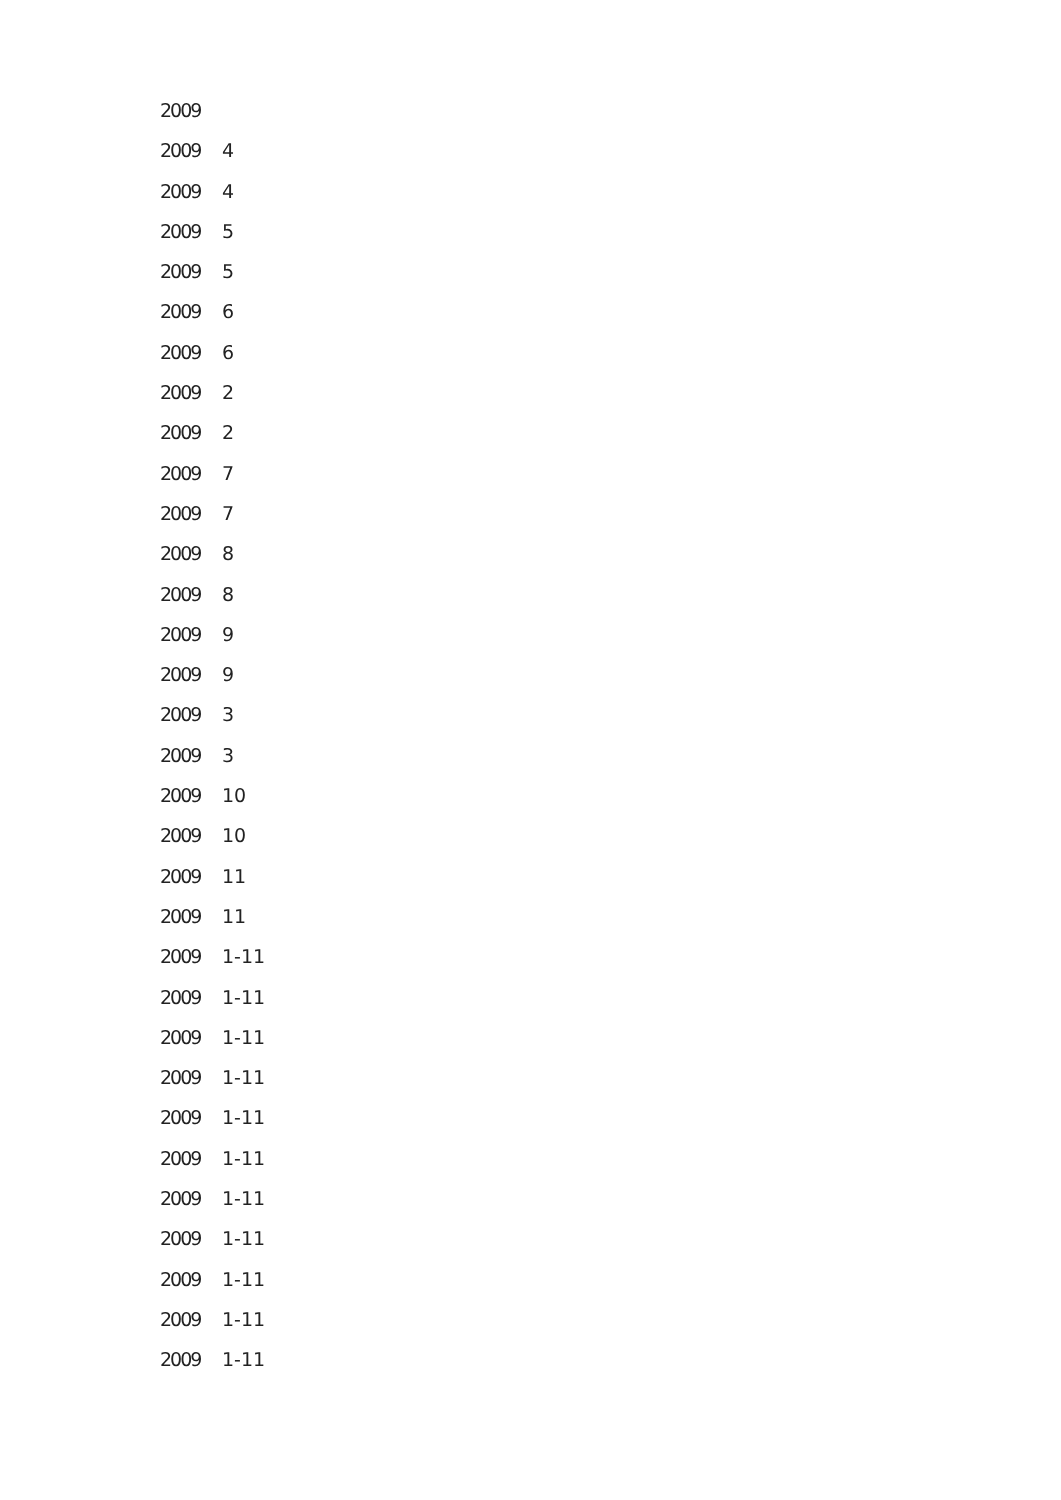2009
2009 4
2009 4
2009 5
2009 5
2009 6
2009 6
2009 2
2009 2
2009 7
2009 7
2009 8
2009 8
2009 9
2009 9
2009 3
2009 3
2009 10
2009 10
2009 11
2009 11
2009 1-11
2009 1-11
2009 1-11
2009 1-11
2009 1-11
2009 1-11
2009 1-11
2009 1-11
2009 1-11
2009 1-11
2009 1-11